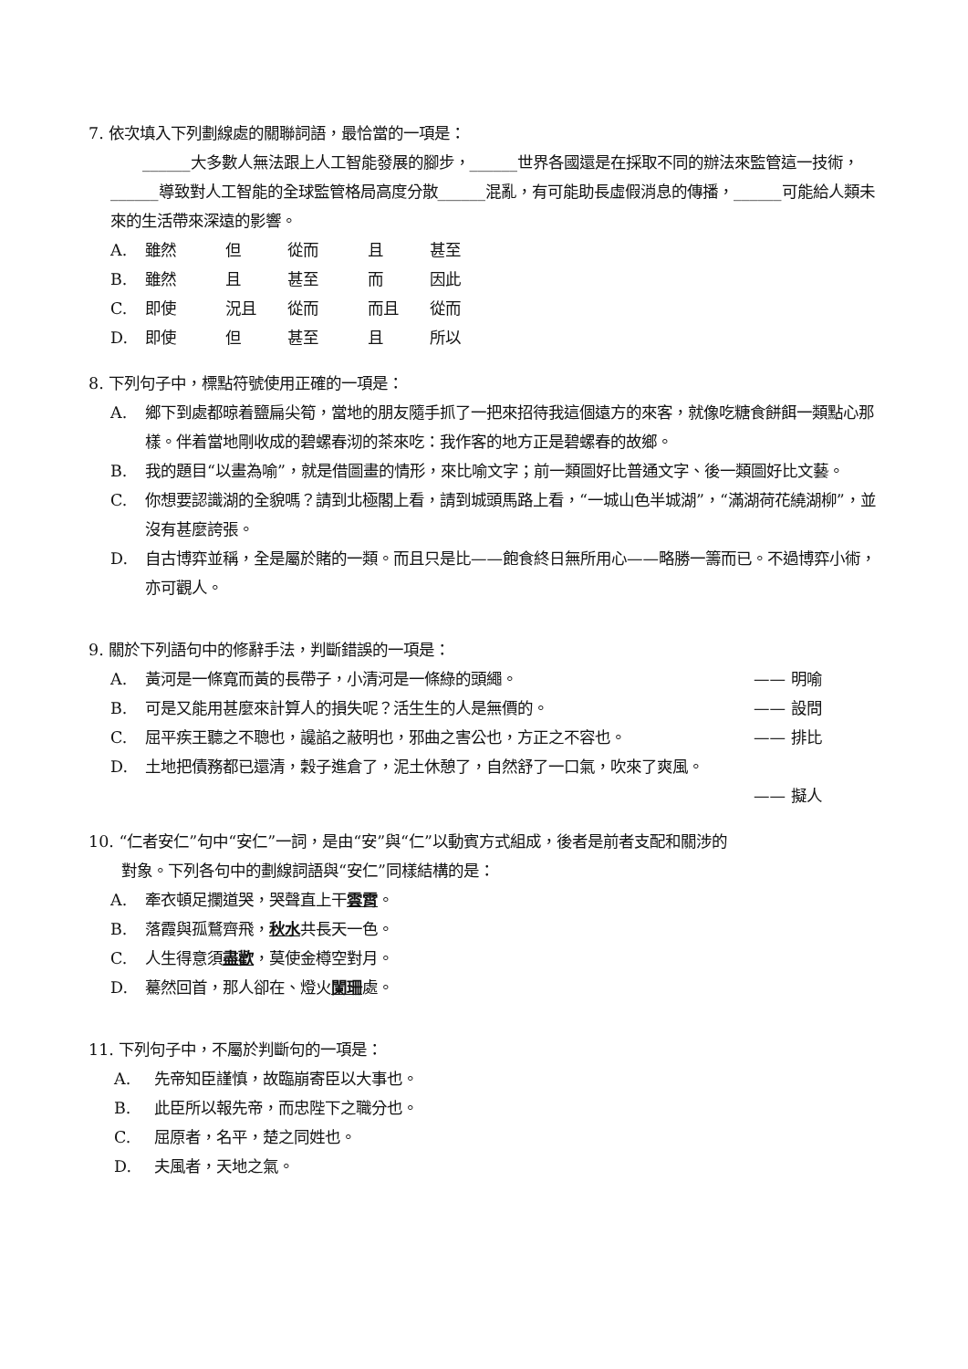7. 依次填入下列劃線處的關聯詞語，最恰當的一項是：
  ______大多數人無法跟上人工智能發展的腳步，______世界各國還是在採取不同的辦法來監管這一技術，______導致對人工智能的全球監管格局高度分散______混亂，有可能助長虛假消息的傳播，______可能給人類未來的生活帶來深遠的影響。
A. 雖然 但 從而 且 甚至
B. 雖然 且 甚至 而 因此
C. 即使 況且 從而 而且 從而
D. 即使 但 甚至 且 所以
8. 下列句子中，標點符號使用正確的一項是：
A. 鄉下到處都晾着鹽扁尖筍，當地的朋友隨手抓了一把來招待我這個遠方的來客，就像吃糖食餅餌一類點心那樣。伴着當地剛收成的碧螺春沏的茶來吃：我作客的地方正是碧螺春的故鄉。
B. 我的題目“以畫為喻”，就是借圖畫的情形，來比喻文字；前一類圖好比普通文字、後一類圖好比文藝。
C. 你想要認識湖的全貌嗎？請到北極閣上看，請到城頭馬路上看，“一城山色半城湖”，“滿湖荷花繞湖柳”，並沒有甚麼誇張。
D. 自古博弈並稱，全是屬於賭的一類。而且只是比——飽食終日無所用心——略勝一籌而已。不過博弈小術，亦可觀人。
9. 關於下列語句中的修辭手法，判斷錯誤的一項是：
A. 黃河是一條寬而黃的長帶子，小清河是一條綠的頭繩。 —— 明喻
B. 可是又能用甚麼來計算人的損失呢？活生生的人是無價的。 —— 設問
C. 屈平疾王聽之不聰也，讒諂之蔽明也，邪曲之害公也，方正之不容也。 —— 排比
D. 土地把債務都已還清，穀子進倉了，泥土休憩了，自然舒了一口氣，吹來了爽風。
—— 擬人
10. “仁者安仁”句中“安仁”一詞，是由“安”與“仁”以動賓方式組成，後者是前者支配和關涉的
對象。下列各句中的劃線詞語與“安仁”同樣結構的是：
A. 牽衣頓足攔道哭，哭聲直上干雲霄。
B. 落霞與孤鶩齊飛，秋水共長天一色。
C. 人生得意須盡歡，莫使金樽空對月。
D. 驀然回首，那人卻在、燈火闌珊處。
11. 下列句子中，不屬於判斷句的一項是：
A. 先帝知臣謹慎，故臨崩寄臣以大事也。
B. 此臣所以報先帝，而忠陛下之職分也。
C. 屈原者，名平，楚之同姓也。
D. 夫風者，天地之氣。